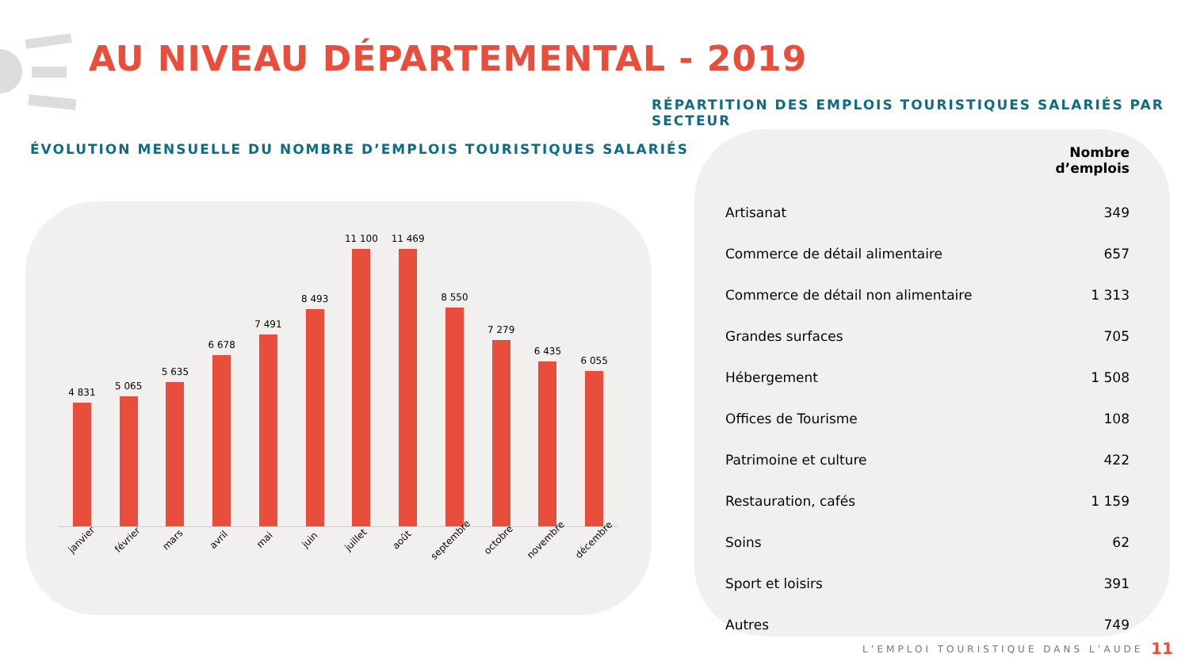AU NIVEAU DÉPARTEMENTAL - 2019
RÉPARTITION DES EMPLOIS TOURISTIQUES SALARIÉS PAR SECTEUR
ÉVOLUTION MENSUELLE DU NOMBRE D’EMPLOIS TOURISTIQUES SALARIÉS
4 831
5 065
5 635
6 678
7 491
8 493
11 100
11 469
8 550
7 279
6 435
6 055
janvier février mars avril mai juin juillet août septembre octobre novembre décembre
| | Nombre d’emplois |
| --- | --- |
| Artisanat | 349 |
| Commerce de détail alimentaire | 657 |
| Commerce de détail non alimentaire | 1 313 |
| Grandes surfaces | 705 |
| Hébergement | 1 508 |
| Offices de Tourisme | 108 |
| Patrimoine et culture | 422 |
| Restauration, cafés | 1 159 |
| Soins | 62 |
| Sport et loisirs | 391 |
| Autres | 749 |
L’EMPLOI TOURISTIQUE DANS L’AUDE
11